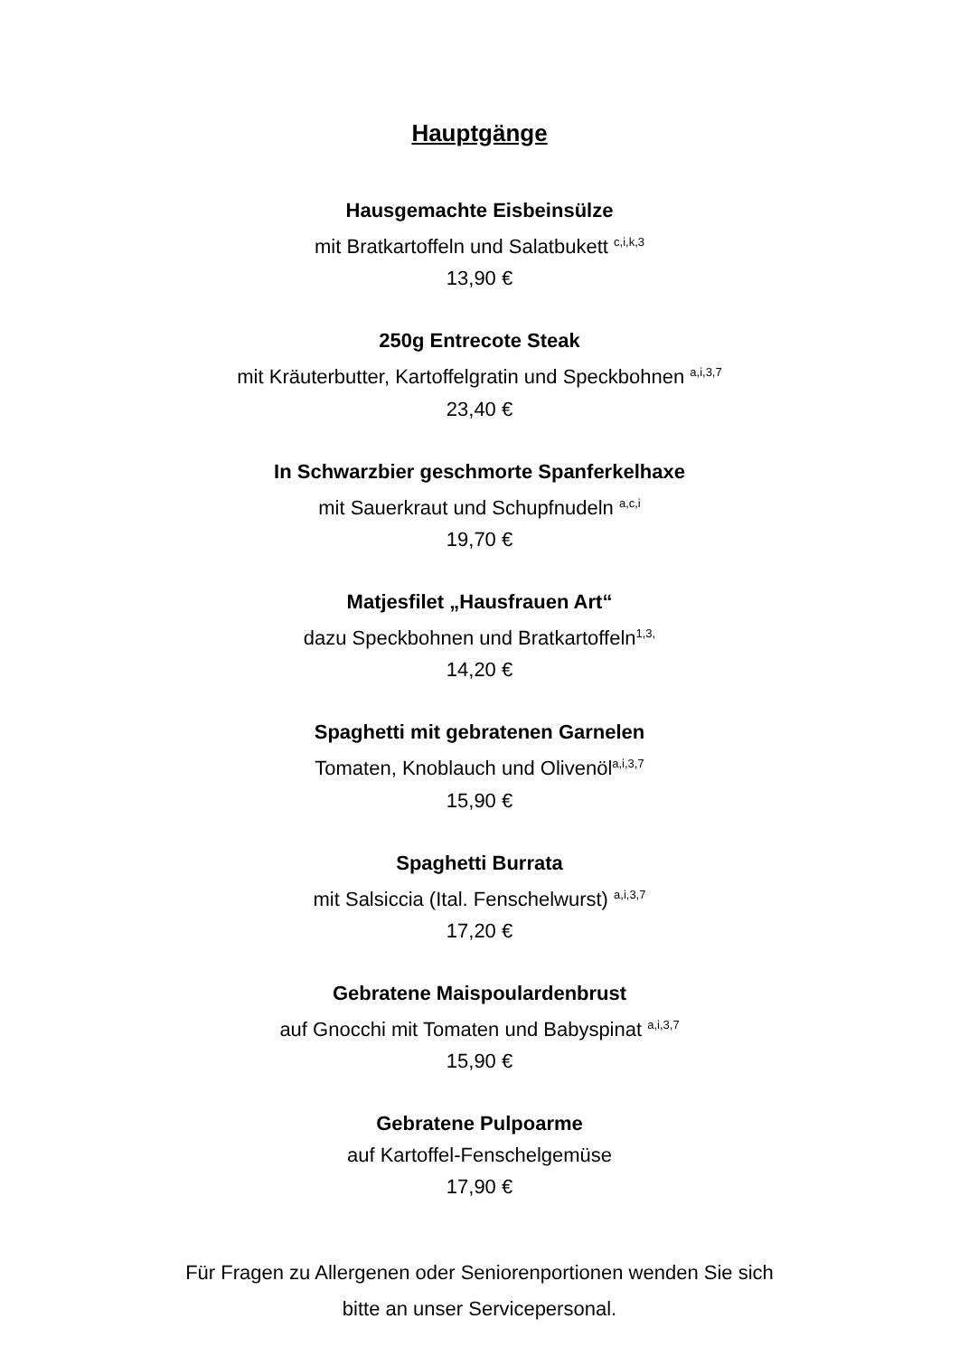Hauptgänge
Hausgemachte Eisbeinsülze
mit Bratkartoffeln und Salatbukett <sup>c,i,k,3</sup>
13,90 €
250g Entrecote Steak
mit Kräuterbutter, Kartoffelgratin und Speckbohnen <sup>a,i,3,7</sup>
23,40 €
In Schwarzbier geschmorte Spanferkelhaxe
mit Sauerkraut und Schupfnudeln <sup>a,c,i</sup>
19,70 €
Matjesfilet „Hausfrauen Art“dazu Speckbohnen und Bratkartoffeln<sup>1,3,</sup>
14,20 €
Spaghetti mit gebratenen Garnelen
Tomaten, Knoblauch und Olivenöl<sup>a,i,3,7</sup>
15,90 €
Spaghetti Burrata
mit Salsiccia (Ital. Fenschelwurst) <sup>a,i,3,7</sup>
17,20 €
Gebratene Maispoulardenbrust
auf Gnocchi mit Tomaten und Babyspinat <sup>a,i,3,7</sup>
15,90 €
Gebratene Pulpoarme
auf Kartoffel-Fenschelgemüse
17,90 €
Für Fragen zu Allergenen oder Seniorenportionen wenden Sie sich
bitte an unser Servicepersonal.